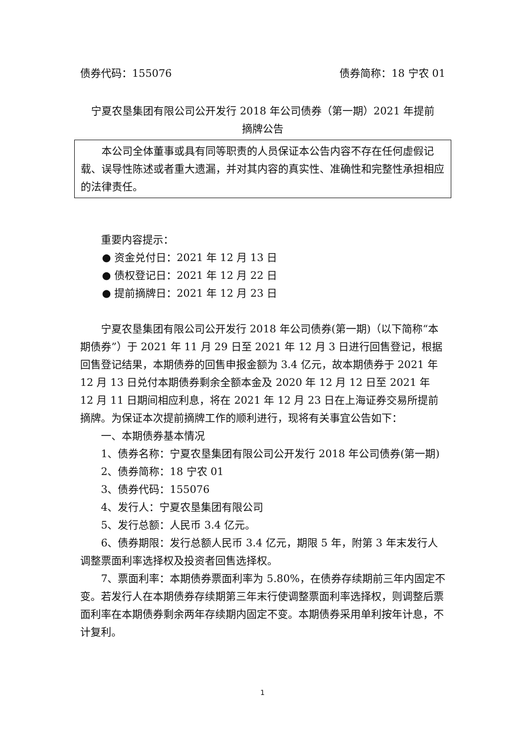债券代码：155076 债券简称：18 宁农 01
宁夏农垦集团有限公司公开发行 2018 年公司债券（第一期）2021 年提前摘牌公告
本公司全体董事或具有同等职责的人员保证本公告内容不存在任何虚假记载、误导性陈述或者重大遗漏，并对其内容的真实性、准确性和完整性承担相应的法律责任。
重要内容提示：
● 资金兑付日：2021 年 12 月 13 日
● 债权登记日：2021 年 12 月 22 日
● 提前摘牌日：2021 年 12 月 23 日
宁夏农垦集团有限公司公开发行 2018 年公司债券(第一期)（以下简称“本期债券”）于 2021 年 11 月 29 日至 2021 年 12 月 3 日进行回售登记，根据回售登记结果，本期债券的回售申报金额为 3.4 亿元，故本期债券于 2021 年 12 月 13 日兑付本期债券剩余全额本金及 2020 年 12 月 12 日至 2021 年 12 月 11 日期间相应利息，将在 2021 年 12 月 23 日在上海证券交易所提前摘牌。为保证本次提前摘牌工作的顺利进行，现将有关事宜公告如下：
一、本期债券基本情况
1、债券名称：宁夏农垦集团有限公司公开发行 2018 年公司债券(第一期)
2、债券简称：18 宁农 01
3、债券代码：155076
4、发行人：宁夏农垦集团有限公司
5、发行总额：人民币 3.4 亿元。
6、债券期限：发行总额人民币 3.4 亿元，期限 5 年，附第 3 年末发行人调整票面利率选择权及投资者回售选择权。
7、票面利率：本期债券票面利率为 5.80%，在债券存续期前三年内固定不变。若发行人在本期债券存续期第三年末行使调整票面利率选择权，则调整后票面利率在本期债券剩余两年存续期内固定不变。本期债券采用单利按年计息，不计复利。
1